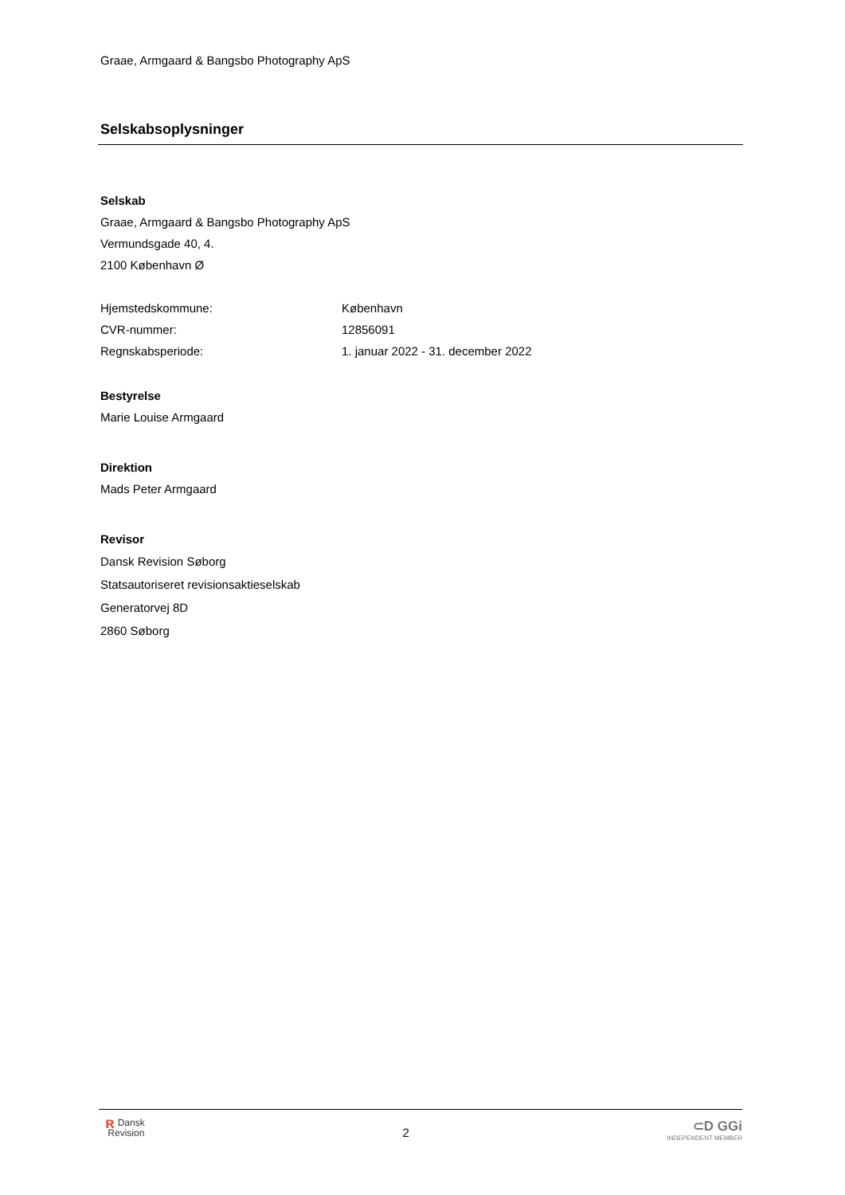Graae, Armgaard & Bangsbo Photography ApS
Selskabsoplysninger
Selskab
Graae, Armgaard & Bangsbo Photography ApS
Vermundsgade 40, 4.
2100 København Ø
| Hjemstedskommune: | København |
| CVR-nummer: | 12856091 |
| Regnskabsperiode: | 1. januar 2022 - 31. december 2022 |
Bestyrelse
Marie Louise Armgaard
Direktion
Mads Peter Armgaard
Revisor
Dansk Revision Søborg
Statsautoriseret revisionsaktieselskab
Generatorvej 8D
2860 Søborg
ʀ Dansk
Revision
2
⊂D GGi
INDEPENDENT MEMBER